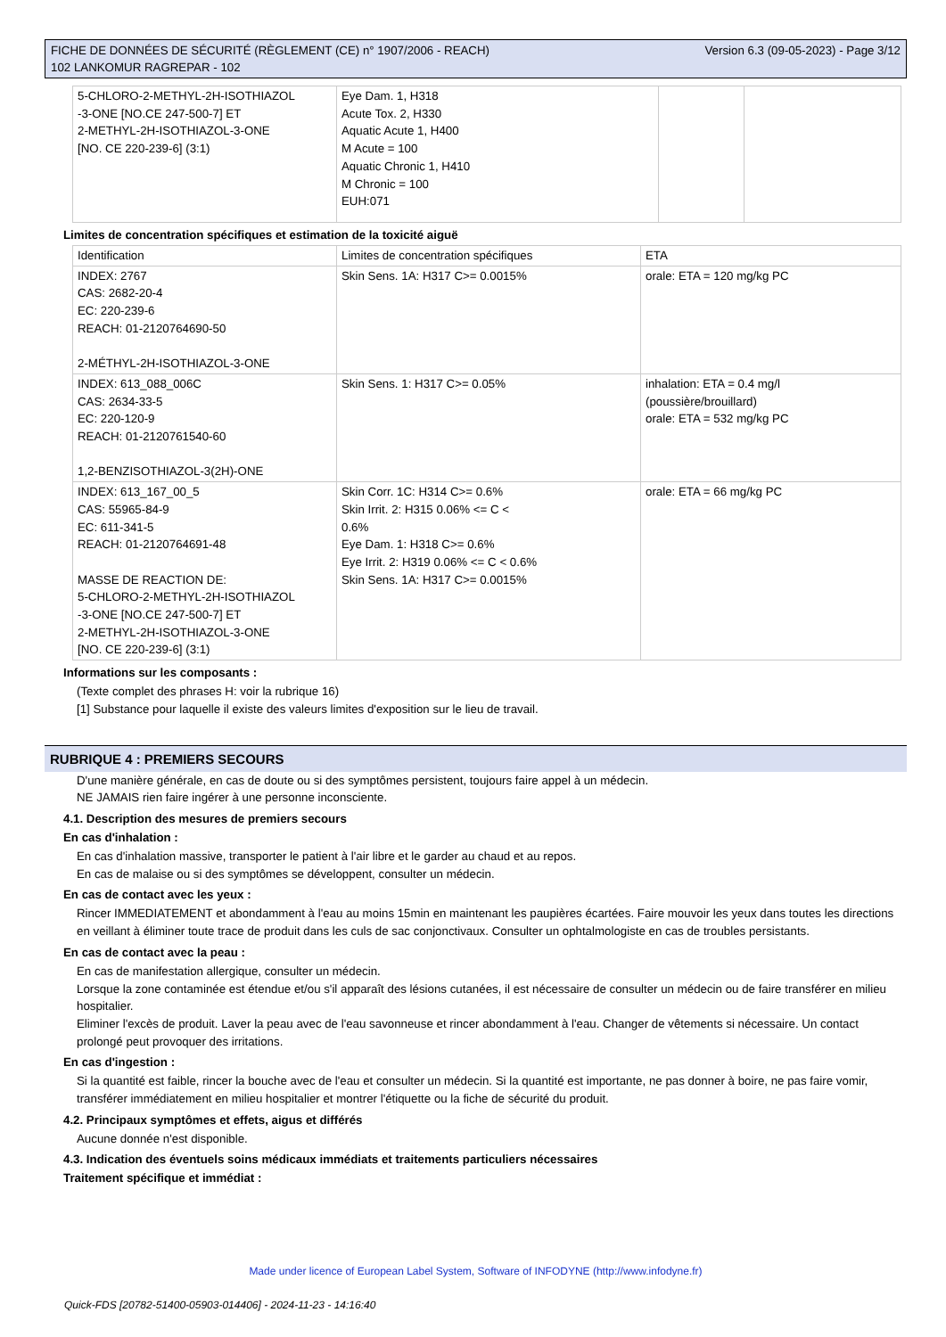FICHE DE DONNÉES DE SÉCURITÉ (RÈGLEMENT (CE) n° 1907/2006 - REACH)
102 LANKOMUR RAGREPAR - 102
Version 6.3 (09-05-2023) - Page 3/12
| 5-CHLORO-2-METHYL-2H-ISOTHIAZOL -3-ONE [NO.CE 247-500-7] ET 2-METHYL-2H-ISOTHIAZOL-3-ONE [NO. CE 220-239-6] (3:1) | Eye Dam. 1, H318 Acute Tox. 2, H330 Aquatic Acute 1, H400 M Acute = 100 Aquatic Chronic 1, H410 M Chronic = 100 EUH:071 | | |
Limites de concentration spécifiques et estimation de la toxicité aiguë
| Identification | Limites de concentration spécifiques | ETA |
| INDEX: 2767 CAS: 2682-20-4 EC: 220-239-6 REACH: 01-2120764690-50 2-MÉTHYL-2H-ISOTHIAZOL-3-ONE | Skin Sens. 1A: H317 C>= 0.0015% | orale: ETA = 120 mg/kg PC |
| INDEX: 613_088_006C CAS: 2634-33-5 EC: 220-120-9 REACH: 01-2120761540-60 1,2-BENZISOTHIAZOL-3(2H)-ONE | Skin Sens. 1: H317 C>= 0.05% | inhalation: ETA = 0.4 mg/l (poussière/brouillard) orale: ETA = 532 mg/kg PC |
| INDEX: 613_167_00_5 CAS: 55965-84-9 EC: 611-341-5 REACH: 01-2120764691-48 MASSE DE REACTION DE: 5-CHLORO-2-METHYL-2H-ISOTHIAZOL -3-ONE [NO.CE 247-500-7] ET 2-METHYL-2H-ISOTHIAZOL-3-ONE [NO. CE 220-239-6] (3:1) | Skin Corr. 1C: H314 C>= 0.6% Skin Irrit. 2: H315 0.06% <= C < 0.6% Eye Dam. 1: H318 C>= 0.6% Eye Irrit. 2: H319 0.06% <= C < 0.6% Skin Sens. 1A: H317 C>= 0.0015% | orale: ETA = 66 mg/kg PC |
Informations sur les composants :
(Texte complet des phrases H: voir la rubrique 16)
[1] Substance pour laquelle il existe des valeurs limites d'exposition sur le lieu de travail.
RUBRIQUE 4 : PREMIERS SECOURS
D'une manière générale, en cas de doute ou si des symptômes persistent, toujours faire appel à un médecin.
NE JAMAIS rien faire ingérer à une personne inconsciente.
4.1. Description des mesures de premiers secours
En cas d'inhalation :
En cas d'inhalation massive, transporter le patient à l'air libre et le garder au chaud et au repos.
En cas de malaise ou si des symptômes se développent, consulter un médecin.
En cas de contact avec les yeux :
Rincer IMMEDIATEMENT et abondamment à l'eau au moins 15min en maintenant les paupières écartées. Faire mouvoir les yeux dans toutes les directions en veillant à éliminer toute trace de produit dans les culs de sac conjonctivaux. Consulter un ophtalmologiste en cas de troubles persistants.
En cas de contact avec la peau :
En cas de manifestation allergique, consulter un médecin.
Lorsque la zone contaminée est étendue et/ou s'il apparaît des lésions cutanées, il est nécessaire de consulter un médecin ou de faire transférer en milieu hospitalier.
Eliminer l'excès de produit. Laver la peau avec de l'eau savonneuse et rincer abondamment à l'eau. Changer de vêtements si nécessaire. Un contact prolongé peut provoquer des irritations.
En cas d'ingestion :
Si la quantité est faible, rincer la bouche avec de l'eau et consulter un médecin. Si la quantité est importante, ne pas donner à boire, ne pas faire vomir, transférer immédiatement en milieu hospitalier et montrer l'étiquette ou la fiche de sécurité du produit.
4.2. Principaux symptômes et effets, aigus et différés
Aucune donnée n'est disponible.
4.3. Indication des éventuels soins médicaux immédiats et traitements particuliers nécessaires
Traitement spécifique et immédiat :
Made under licence of European Label System, Software of INFODYNE (http://www.infodyne.fr)
Quick-FDS [20782-51400-05903-014406] - 2024-11-23 - 14:16:40